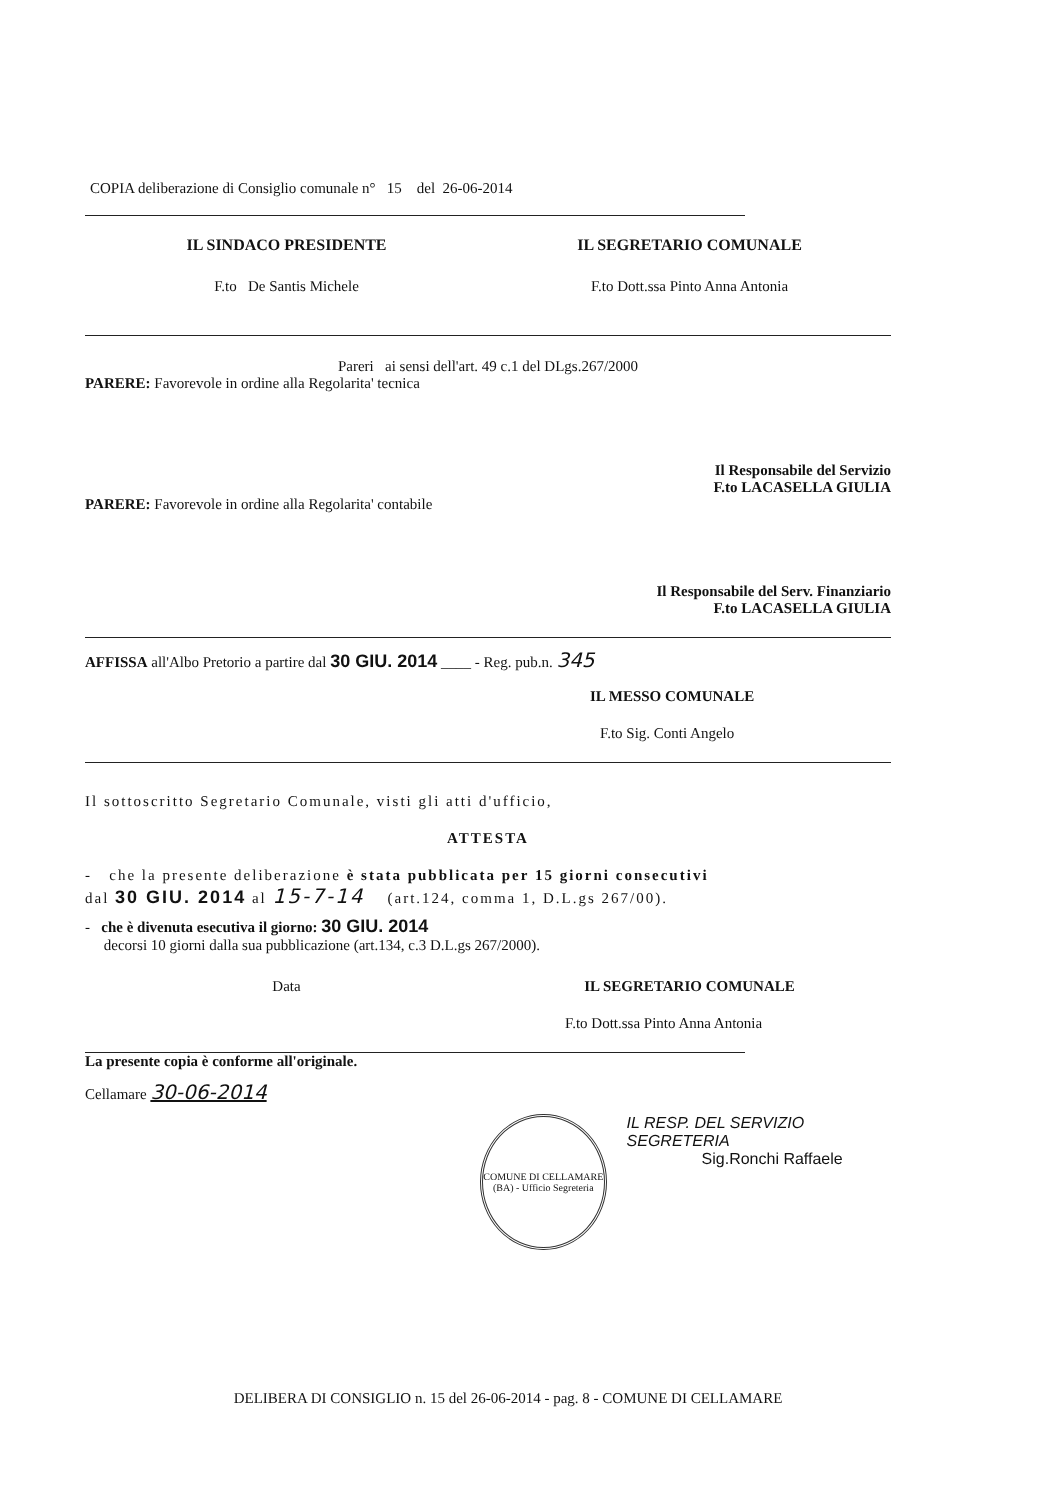COPIA deliberazione di Consiglio comunale n° 15 del 26-06-2014
IL SINDACO PRESIDENTE IL SEGRETARIO COMUNALE
F.to De Santis Michele F.to Dott.ssa Pinto Anna Antonia
Pareri ai sensi dell'art. 49 c.1 del DLgs.267/2000
PARERE: Favorevole in ordine alla Regolarita' tecnica
Il Responsabile del Servizio
F.to LACASELLA GIULIA
PARERE: Favorevole in ordine alla Regolarita' contabile
Il Responsabile del Serv. Finanziario
F.to LACASELLA GIULIA
AFFISSA all'Albo Pretorio a partire dal 30 GIU. 2014 ____ - Reg. pub.n. 345
IL MESSO COMUNALE
F.to Sig. Conti Angelo
Il sottoscritto Segretario Comunale, visti gli atti d'ufficio,
ATTESTA
- che la presente deliberazione è stata pubblicata per 15 giorni consecutivi
dal 30 GIU. 2014 al 15-7-14 (art.124, comma 1, D.L.gs 267/00).
- che è divenuta esecutiva il giorno: 30 GIU. 2014
decorsi 10 giorni dalla sua pubblicazione (art.134, c.3 D.L.gs 267/2000).
Data IL SEGRETARIO COMUNALE
F.to Dott.ssa Pinto Anna Antonia
La presente copia è conforme all'originale.
Cellamare 30-06-2014
COMUNE DI CELLAMARE (BA) - Ufficio Segreteria
IL RESP. DEL SERVIZIO SEGRETERIA
Sig.Ronchi Raffaele
DELIBERA DI CONSIGLIO n. 15 del 26-06-2014 - pag. 8 - COMUNE DI CELLAMARE